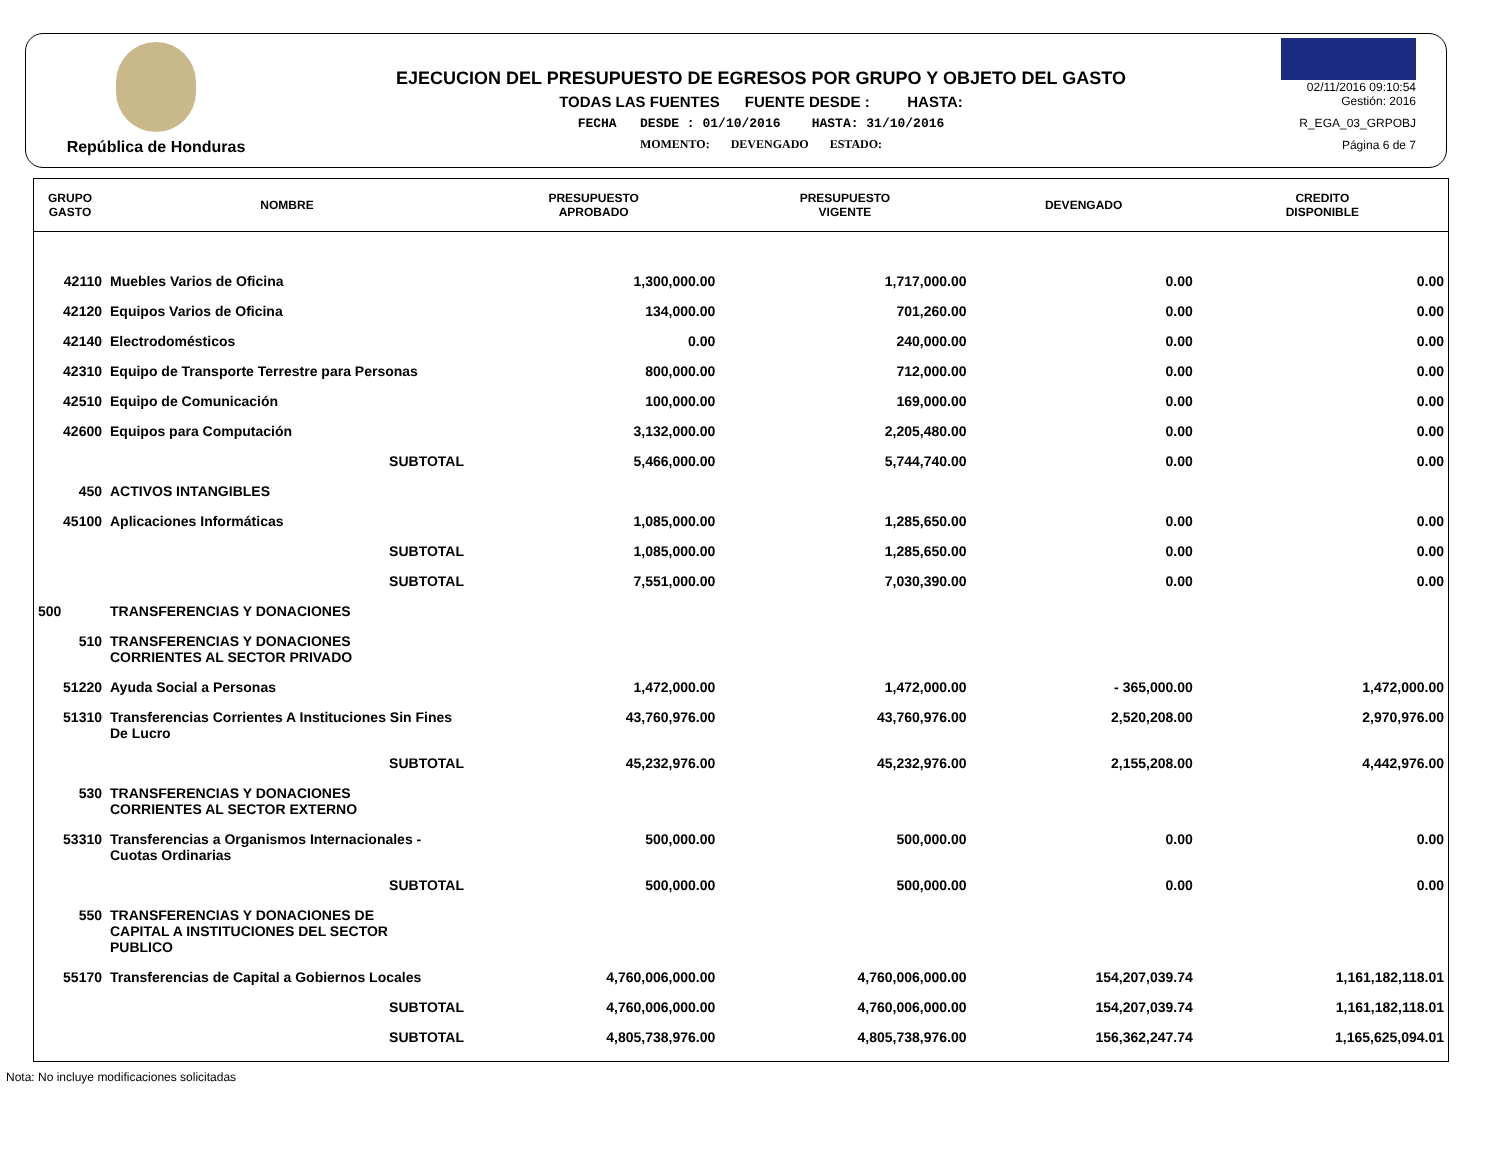República de Honduras
EJECUCION DEL PRESUPUESTO DE EGRESOS POR GRUPO Y OBJETO DEL GASTO
TODAS LAS FUENTES FUENTE DESDE : HASTA:
FECHA DESDE : 01/10/2016 HASTA: 31/10/2016
MOMENTO: DEVENGADO ESTADO:
02/11/2016 09:10:54
Gestión: 2016
R_EGA_03_GRPOBJ
Página 6 de 7
| GRUPO GASTO | NOMBRE | PRESUPUESTO APROBADO | PRESUPUESTO VIGENTE | DEVENGADO | CREDITO DISPONIBLE |
| --- | --- | --- | --- | --- | --- |
| 42110 | Muebles Varios de Oficina | 1,300,000.00 | 1,717,000.00 | 0.00 | 0.00 |
| 42120 | Equipos Varios de Oficina | 134,000.00 | 701,260.00 | 0.00 | 0.00 |
| 42140 | Electrodomésticos | 0.00 | 240,000.00 | 0.00 | 0.00 |
| 42310 | Equipo de Transporte Terrestre para Personas | 800,000.00 | 712,000.00 | 0.00 | 0.00 |
| 42510 | Equipo de Comunicación | 100,000.00 | 169,000.00 | 0.00 | 0.00 |
| 42600 | Equipos para Computación | 3,132,000.00 | 2,205,480.00 | 0.00 | 0.00 |
| | SUBTOTAL | 5,466,000.00 | 5,744,740.00 | 0.00 | 0.00 |
| 450 | ACTIVOS INTANGIBLES | | | | |
| 45100 | Aplicaciones Informáticas | 1,085,000.00 | 1,285,650.00 | 0.00 | 0.00 |
| | SUBTOTAL | 1,085,000.00 | 1,285,650.00 | 0.00 | 0.00 |
| | SUBTOTAL | 7,551,000.00 | 7,030,390.00 | 0.00 | 0.00 |
| 500 | TRANSFERENCIAS Y DONACIONES | | | | |
| 510 | TRANSFERENCIAS Y DONACIONES CORRIENTES AL SECTOR PRIVADO | | | | |
| 51220 | Ayuda Social a Personas | 1,472,000.00 | 1,472,000.00 | - 365,000.00 | 1,472,000.00 |
| 51310 | Transferencias Corrientes A Instituciones Sin Fines De Lucro | 43,760,976.00 | 43,760,976.00 | 2,520,208.00 | 2,970,976.00 |
| | SUBTOTAL | 45,232,976.00 | 45,232,976.00 | 2,155,208.00 | 4,442,976.00 |
| 530 | TRANSFERENCIAS Y DONACIONES CORRIENTES AL SECTOR EXTERNO | | | | |
| 53310 | Transferencias a Organismos Internacionales - Cuotas Ordinarias | 500,000.00 | 500,000.00 | 0.00 | 0.00 |
| | SUBTOTAL | 500,000.00 | 500,000.00 | 0.00 | 0.00 |
| 550 | TRANSFERENCIAS Y DONACIONES DE CAPITAL A INSTITUCIONES DEL SECTOR PUBLICO | | | | |
| 55170 | Transferencias de Capital a Gobiernos Locales | 4,760,006,000.00 | 4,760,006,000.00 | 154,207,039.74 | 1,161,182,118.01 |
| | SUBTOTAL | 4,760,006,000.00 | 4,760,006,000.00 | 154,207,039.74 | 1,161,182,118.01 |
| | SUBTOTAL | 4,805,738,976.00 | 4,805,738,976.00 | 156,362,247.74 | 1,165,625,094.01 |
Nota: No incluye modificaciones solicitadas